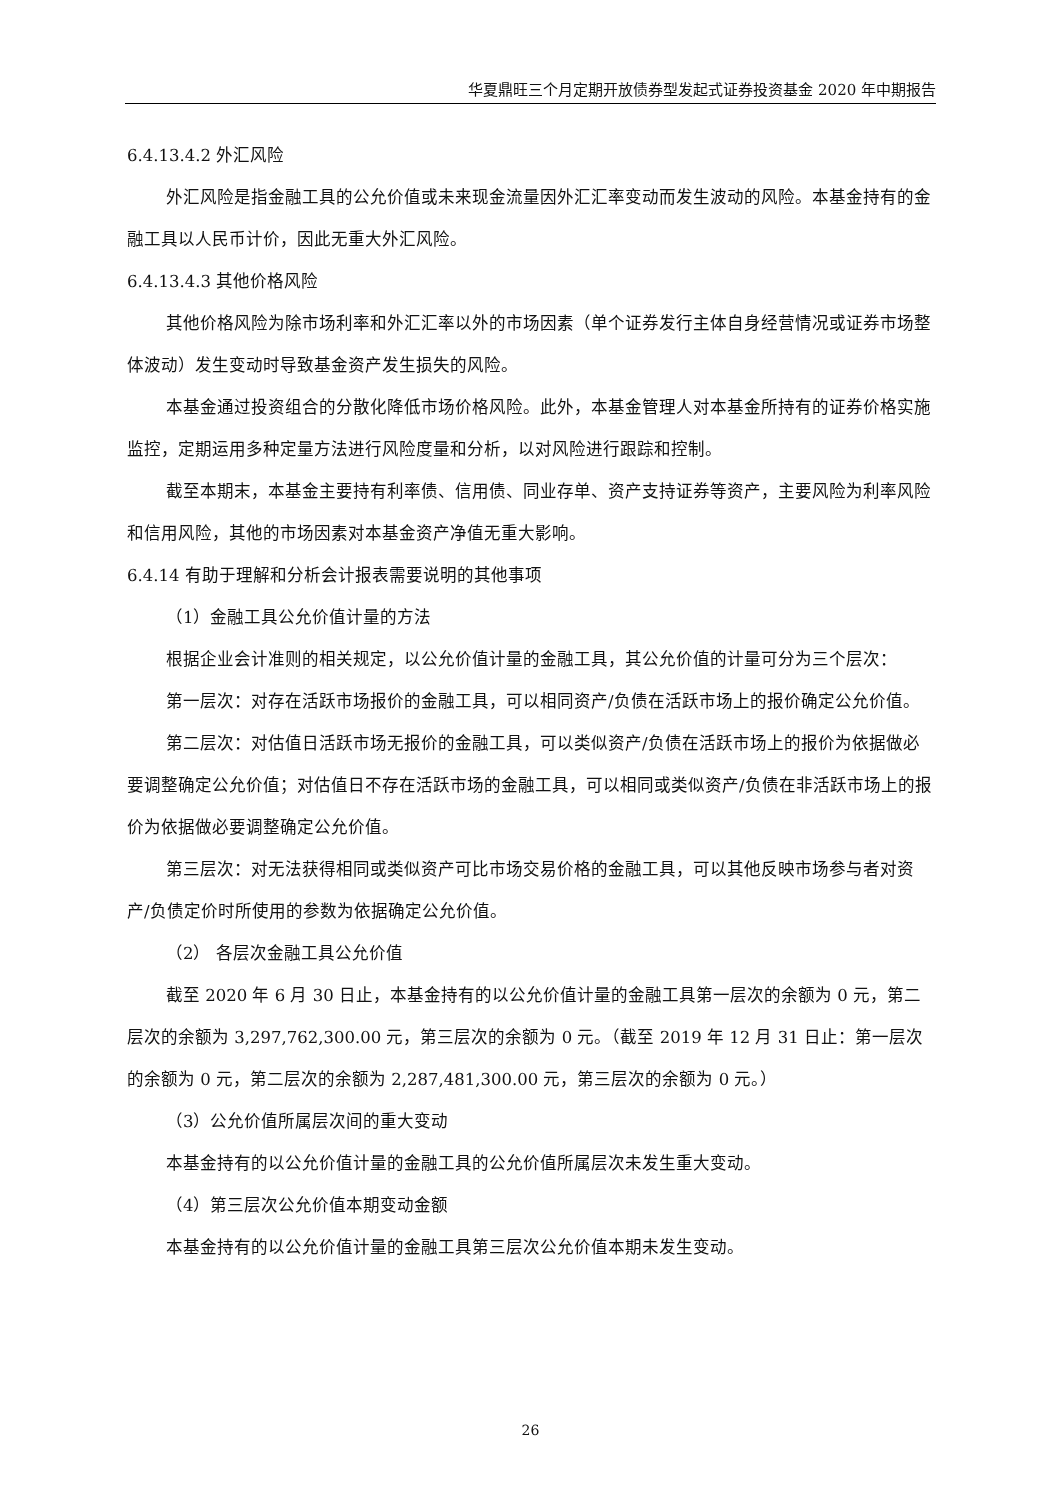华夏鼎旺三个月定期开放债券型发起式证券投资基金 2020 年中期报告
6.4.13.4.2 外汇风险
外汇风险是指金融工具的公允价值或未来现金流量因外汇汇率变动而发生波动的风险。本基金持有的金融工具以人民币计价，因此无重大外汇风险。
6.4.13.4.3 其他价格风险
其他价格风险为除市场利率和外汇汇率以外的市场因素（单个证券发行主体自身经营情况或证券市场整体波动）发生变动时导致基金资产发生损失的风险。
本基金通过投资组合的分散化降低市场价格风险。此外，本基金管理人对本基金所持有的证券价格实施监控，定期运用多种定量方法进行风险度量和分析，以对风险进行跟踪和控制。
截至本期末，本基金主要持有利率债、信用债、同业存单、资产支持证券等资产，主要风险为利率风险和信用风险，其他的市场因素对本基金资产净值无重大影响。
6.4.14 有助于理解和分析会计报表需要说明的其他事项
（1）金融工具公允价值计量的方法
根据企业会计准则的相关规定，以公允价值计量的金融工具，其公允价值的计量可分为三个层次：
第一层次：对存在活跃市场报价的金融工具，可以相同资产/负债在活跃市场上的报价确定公允价值。
第二层次：对估值日活跃市场无报价的金融工具，可以类似资产/负债在活跃市场上的报价为依据做必要调整确定公允价值；对估值日不存在活跃市场的金融工具，可以相同或类似资产/负债在非活跃市场上的报价为依据做必要调整确定公允价值。
第三层次：对无法获得相同或类似资产可比市场交易价格的金融工具，可以其他反映市场参与者对资产/负债定价时所使用的参数为依据确定公允价值。
（2） 各层次金融工具公允价值
截至 2020 年 6 月 30 日止，本基金持有的以公允价值计量的金融工具第一层次的余额为 0 元，第二层次的余额为 3,297,762,300.00 元，第三层次的余额为 0 元。（截至 2019 年 12 月 31 日止：第一层次的余额为 0 元，第二层次的余额为 2,287,481,300.00 元，第三层次的余额为 0 元。）
（3）公允价值所属层次间的重大变动
本基金持有的以公允价值计量的金融工具的公允价值所属层次未发生重大变动。
（4）第三层次公允价值本期变动金额
本基金持有的以公允价值计量的金融工具第三层次公允价值本期未发生变动。
26